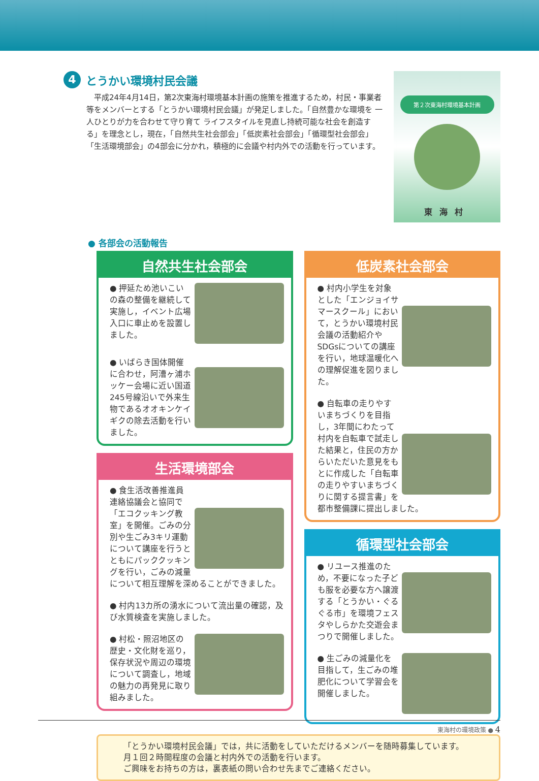4 とうかい環境村民会議
　平成24年4月14日，第2次東海村環境基本計画の施策を推進するため，村民・事業者等をメンバーとする「とうかい環境村民会議」が発足しました。「自然豊かな環境を 一人ひとりが力を合わせて守り育て ライフスタイルを見直し持続可能な社会を創造する」を理念とし，現在，「自然共生社会部会」「低炭素社会部会」「循環型社会部会」「生活環境部会」の4部会に分かれ，積極的に会議や村内外での活動を行っています。
第２次東海村環境基本計画
東海村
● 各部会の活動報告
自然共生社会部会
● 押延ため池いこいの森の整備を継続して実施し，イベント広場入口に車止めを設置しました。
● いばらき国体開催に合わせ，阿漕ヶ浦ホッケー会場に近い国道245号線沿いで外来生物であるオオキンケイギクの除去活動を行いました。
生活環境部会
● 食生活改善推進員連絡協議会と協同で「エコクッキング教室」を開催。ごみの分別や生ごみ3キリ運動について講座を行うとともにパッククッキングを行い，ごみの減量について相互理解を深めることができました。
● 村内13カ所の湧水について流出量の確認，及び水質検査を実施しました。
● 村松・照沼地区の歴史・文化財を巡り，保存状況や周辺の環境について調査し，地域の魅力の再発見に取り組みました。
低炭素社会部会
● 村内小学生を対象とした「エンジョイサマースクール」において，とうかい環境村民会議の活動紹介やSDGsについての講座を行い，地球温暖化への理解促進を図りました。
● 自転車の走りやすいまちづくりを目指し，3年間にわたって村内を自転車で試走した結果と，住民の方からいただいた意見をもとに作成した「自転車の走りやすいまちづくりに関する提言書」を都市整備課に提出しました。
循環型社会部会
● リユース推進のため，不要になった子ども服を必要な方へ譲渡する「とうかい・ぐるぐる市」を環境フェスタやしらかた交遊会まつりで開催しました。
● 生ごみの減量化を目指して，生ごみの堆肥化について学習会を開催しました。
「とうかい環境村民会議」では，共に活動をしていただけるメンバーを随時募集しています。
月１回２時間程度の会議と村内外での活動を行います。
ご興味をお持ちの方は，裏表紙の問い合わせ先までご連絡ください。
東海村の環境政策 ● 4